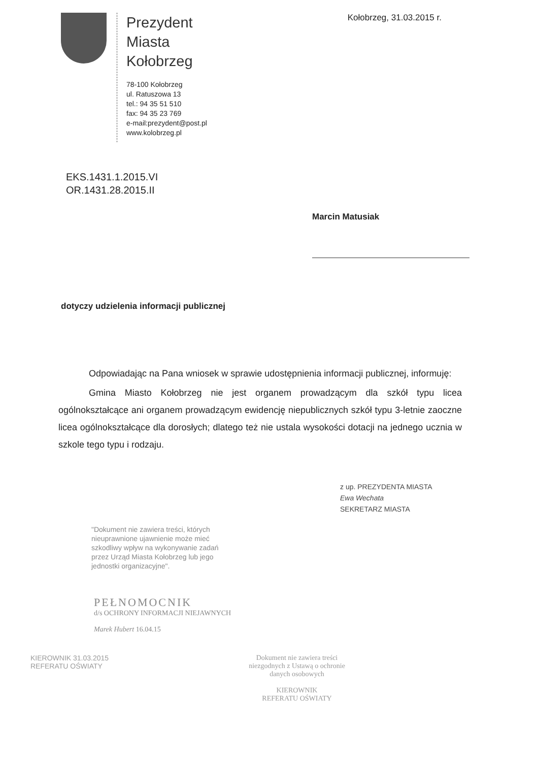Prezydent
Miasta
Kołobrzeg
78-100 Kołobrzeg
ul. Ratuszowa 13
tel.: 94 35 51 510
fax: 94 35 23 769
e-mail:prezydent@post.pl
www.kolobrzeg.pl
Kołobrzeg, 31.03.2015 r.
EKS.1431.1.2015.VI
OR.1431.28.2015.II
Marcin Matusiak
dotyczy udzielenia informacji publicznej
Odpowiadając na Pana wniosek w sprawie udostępnienia informacji publicznej, informuję:
Gmina Miasto Kołobrzeg nie jest organem prowadzącym dla szkół typu licea ogólnokształcące ani organem prowadzącym ewidencję niepublicznych szkół typu 3-letnie zaoczne licea ogólnokształcące dla dorosłych; dlatego też nie ustala wysokości dotacji na jednego ucznia w szkole tego typu i rodzaju.
z up. PREZYDENTA MIASTA
Ewa Wechata
SEKRETARZ MIASTA
"Dokument nie zawiera treści, których nieuprawnione ujawnienie może mieć szkodliwy wpływ na wykonywanie zadań przez Urząd Miasta Kołobrzeg lub jego jednostki organizacyjne".
PEŁNOMOCNIK
d/s OCHRONY INFORMACJI NIEJAWNYCH
Marek Hubert 16.04.15
KIEROWNIK 31.03.2015
REFERATU OŚWIATY
Dokument nie zawiera treści niezgodnych z Ustawą o ochronie danych osobowych
KIEROWNIK
REFERATU OŚWIATY